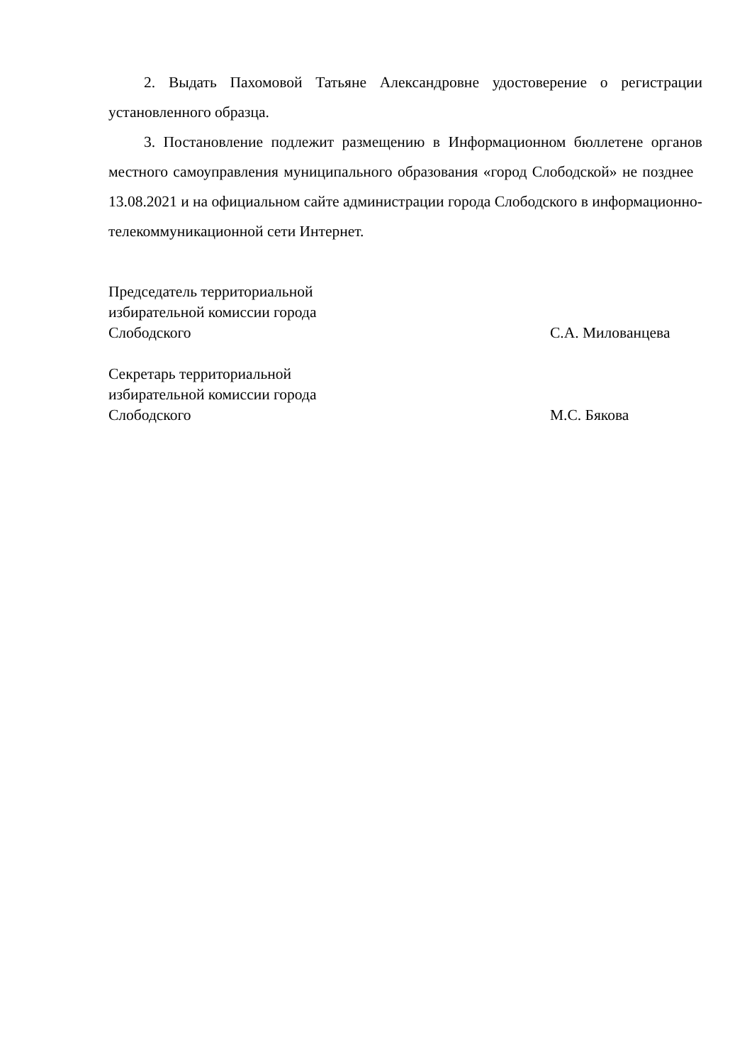2. Выдать Пахомовой Татьяне Александровне удостоверение о регистрации установленного образца.
3. Постановление подлежит размещению в Информационном бюллетене органов местного самоуправления муниципального образования «город Слободской» не позднее 13.08.2021 и на официальном сайте администрации города Слободского в информационно-телекоммуникационной сети Интернет.
Председатель территориальной
избирательной комиссии города
Слободского
С.А. Милованцева
Секретарь территориальной
избирательной комиссии города
Слободского
М.С. Бякова